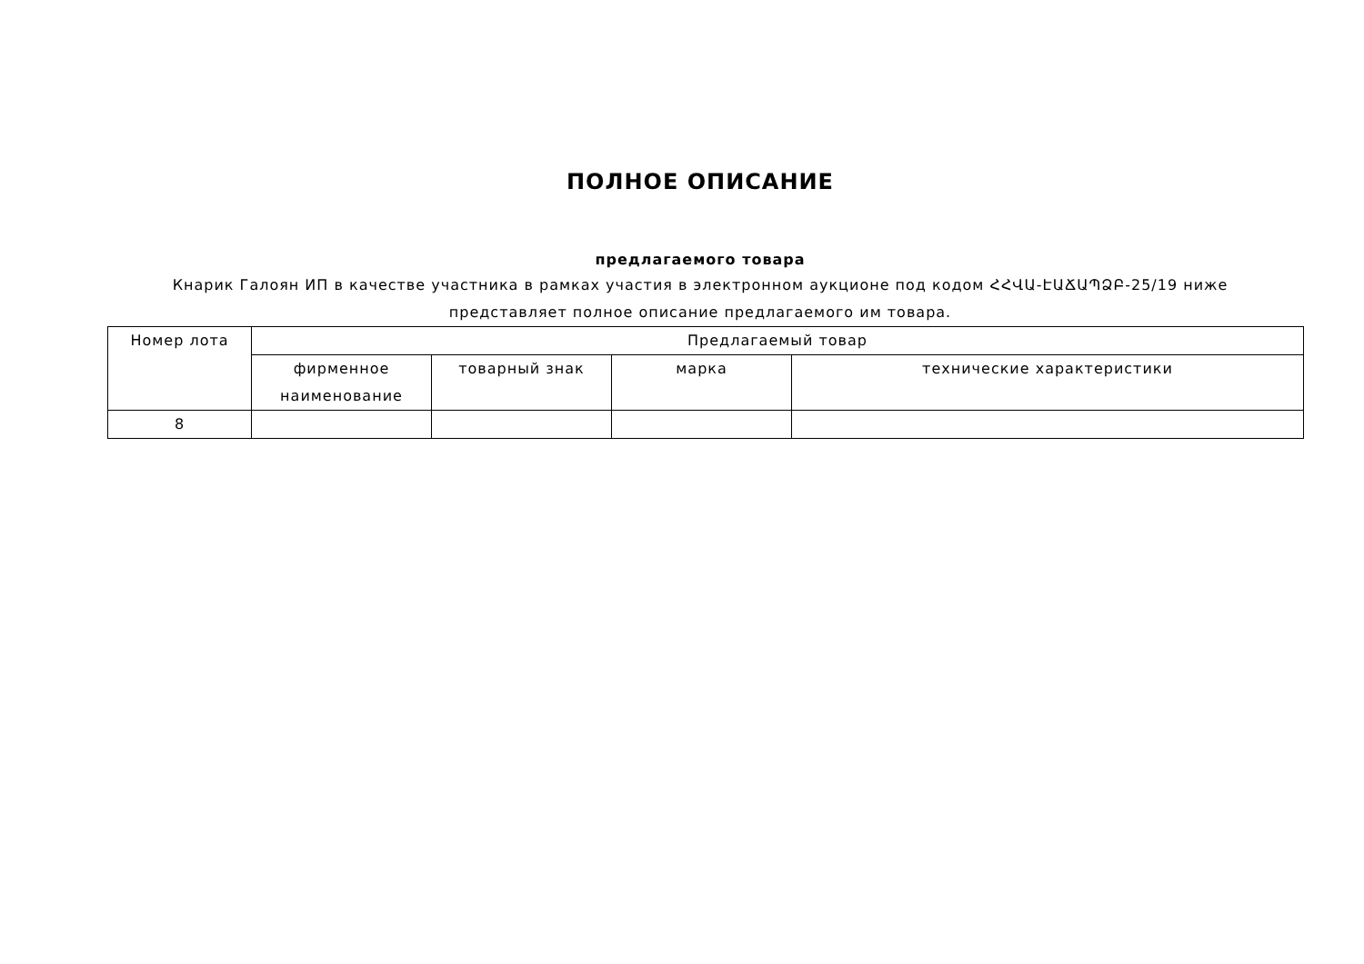ПОЛНОЕ ОПИСАНИЕ
предлагаемого товара
Кнарик Галоян ИП в качестве участника в рамках участия в электронном аукционе под кодом ՀՀՎԱ-ԷԱՃԱՊՁԲ-25/19 ниже представляет полное описание предлагаемого им товара.
| Номер лота | Предлагаемый товар | | | |
| --- | --- | --- | --- | --- |
| | фирменное наименование | товарный знак | марка | технические характеристики |
| 8 | | | | |